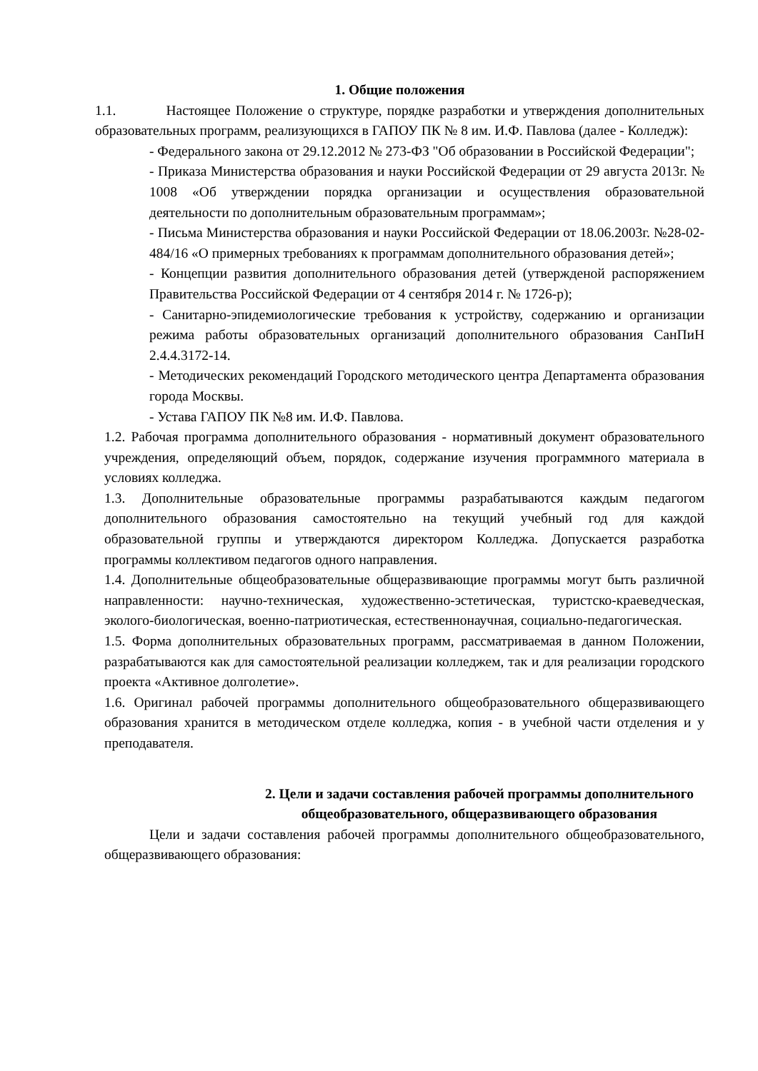1. Общие положения
1.1. Настоящее Положение о структуре, порядке разработки и утверждения дополнительных образовательных программ, реализующихся в ГАПОУ ПК № 8 им. И.Ф. Павлова (далее - Колледж):
- Федерального закона от 29.12.2012 № 273-ФЗ "Об образовании в Российской Федерации";
- Приказа Министерства образования и науки Российской Федерации от 29 августа 2013г. № 1008 «Об утверждении порядка организации и осуществления образовательной деятельности по дополнительным образовательным программам»;
- Письма Министерства образования и науки Российской Федерации от 18.06.2003г. №28-02-484/16 «О примерных требованиях к программам дополнительного образования детей»;
- Концепции развития дополнительного образования детей (утвержденой распоряжением Правительства Российской Федерации от 4 сентября 2014 г. № 1726-р);
- Санитарно-эпидемиологические требования к устройству, содержанию и организации режима работы образовательных организаций дополнительного образования СанПиН 2.4.4.3172-14.
- Методических рекомендаций Городского методического центра Департамента образования города Москвы.
- Устава ГАПОУ ПК №8 им. И.Ф. Павлова.
1.2. Рабочая программа дополнительного образования - нормативный документ образовательного учреждения, определяющий объем, порядок, содержание изучения программного материала в условиях колледжа.
1.3. Дополнительные образовательные программы разрабатываются каждым педагогом дополнительного образования самостоятельно на текущий учебный год для каждой образовательной группы и утверждаются директором Колледжа. Допускается разработка программы коллективом педагогов одного направления.
1.4. Дополнительные общеобразовательные общеразвивающие программы могут быть различной направленности: научно-техническая, художественно-эстетическая, туристско-краеведческая, эколого-биологическая, военно-патриотическая, естественнонаучная, социально-педагогическая.
1.5. Форма дополнительных образовательных программ, рассматриваемая в данном Положении, разрабатываются как для самостоятельной реализации колледжем, так и для реализации городского проекта «Активное долголетие».
1.6. Оригинал рабочей программы дополнительного общеобразовательного общеразвивающего образования хранится в методическом отделе колледжа, копия - в учебной части отделения и у преподавателя.
2. Цели и задачи составления рабочей программы дополнительного общеобразовательного, общеразвивающего образования
Цели и задачи составления рабочей программы дополнительного общеобразовательного, общеразвивающего образования: